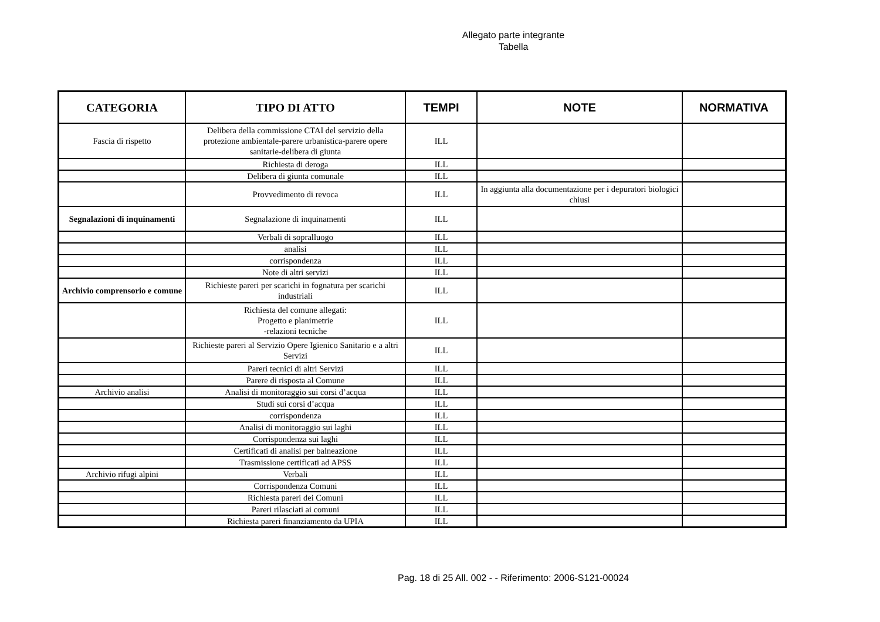Allegato parte integrante
Tabella
| CATEGORIA | TIPO DI ATTO | TEMPI | NOTE | NORMATIVA |
| --- | --- | --- | --- | --- |
| Fascia di rispetto | Delibera della commissione CTAI del servizio della protezione ambientale-parere urbanistica-parere opere sanitarie-delibera di giunta | ILL | | |
| | Richiesta di deroga | ILL | | |
| | Delibera di giunta comunale | ILL | | |
| | Provvedimento di revoca | ILL | In aggiunta alla documentazione per i depuratori biologici chiusi | |
| Segnalazioni di inquinamenti | Segnalazione di inquinamenti | ILL | | |
| | Verbali di sopralluogo | ILL | | |
| | analisi | ILL | | |
| | corrispondenza | ILL | | |
| | Note di altri servizi | ILL | | |
| Archivio comprensorio e comune | Richieste pareri per scarichi in fognatura per scarichi industriali | ILL | | |
| | Richiesta del comune allegati: Progetto e planimetrie -relazioni tecniche | ILL | | |
| | Richieste pareri al Servizio Opere Igienico Sanitario e a altri Servizi | ILL | | |
| | Pareri tecnici di altri Servizi | ILL | | |
| | Parere di risposta al Comune | ILL | | |
| Archivio analisi | Analisi di monitoraggio sui corsi d’acqua | ILL | | |
| | Studi sui corsi d’acqua | ILL | | |
| | corrispondenza | ILL | | |
| | Analisi di monitoraggio sui laghi | ILL | | |
| | Corrispondenza sui laghi | ILL | | |
| | Certificati di analisi per balneazione | ILL | | |
| | Trasmissione certificati ad APSS | ILL | | |
| Archivio rifugi alpini | Verbali | ILL | | |
| | Corrispondenza Comuni | ILL | | |
| | Richiesta pareri dei Comuni | ILL | | |
| | Pareri rilasciati ai comuni | ILL | | |
| | Richiesta pareri finanziamento da UPIA | ILL | | |
Pag. 18 di 25 All. 002 - - Riferimento: 2006-S121-00024